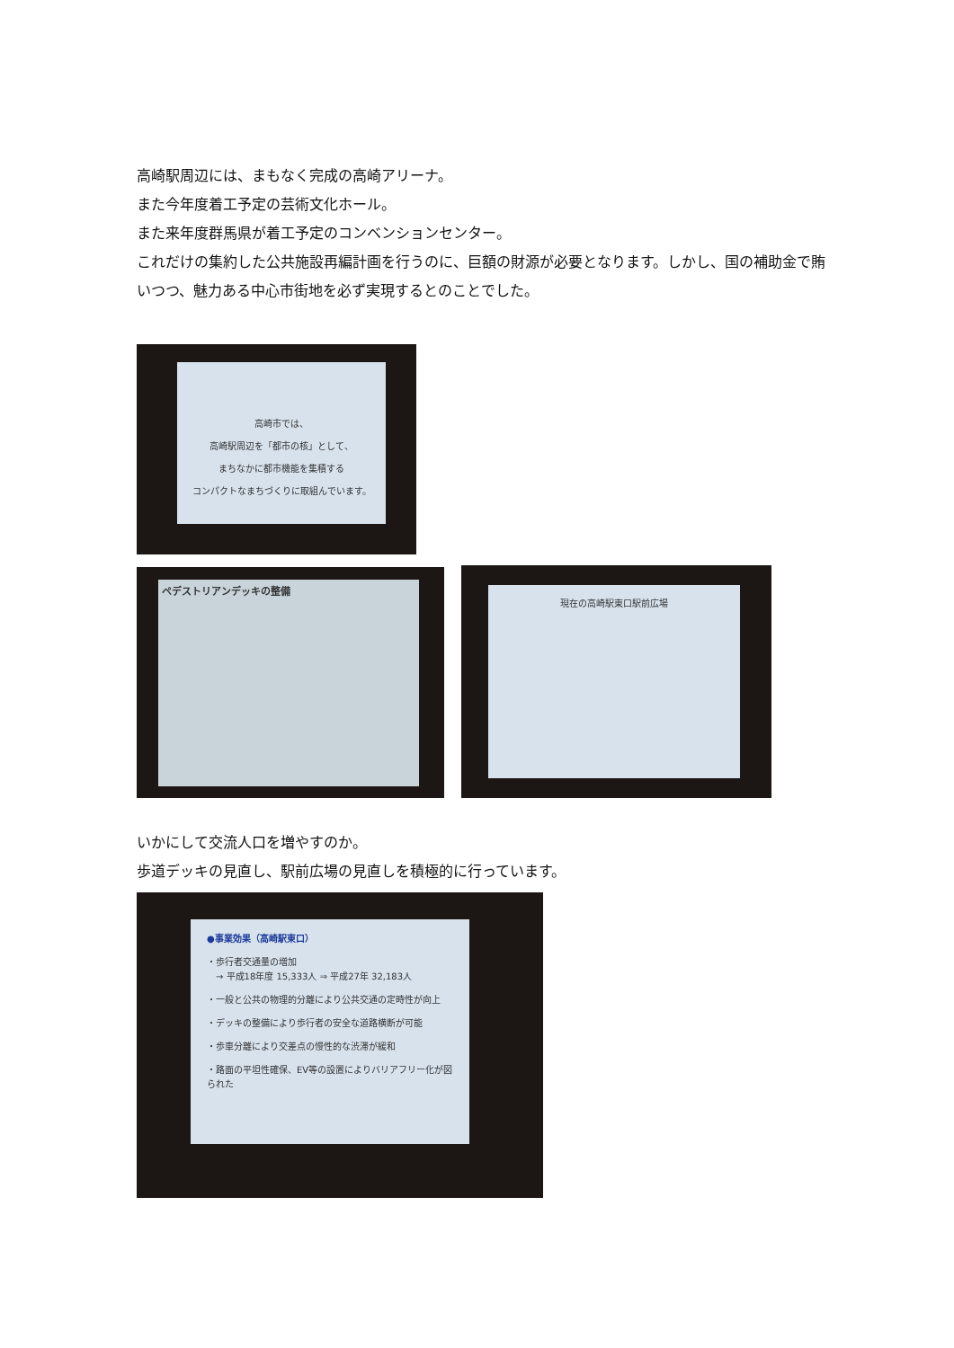高崎駅周辺には、まもなく完成の高崎アリーナ。
また今年度着工予定の芸術文化ホール。
また来年度群馬県が着工予定のコンベンションセンター。
これだけの集約した公共施設再編計画を行うのに、巨額の財源が必要となります。しかし、国の補助金で賄いつつ、魅力ある中心市街地を必ず実現するとのことでした。
高崎市では、
高崎駅周辺を「都市の核」として、
まちなかに都市機能を集積する
コンパクトなまちづくりに取組んでいます。
ペデストリアンデッキの整備 現在の高崎駅東口駅前広場
いかにして交流人口を増やすのか。
歩道デッキの見直し、駅前広場の見直しを積極的に行っています。
●事業効果（高崎駅東口）
・歩行者交通量の増加
　→ 平成18年度 15,333人 ⇒ 平成27年 32,183人
・一般と公共の物理的分離により公共交通の定時性が向上
・デッキの整備により歩行者の安全な道路横断が可能
・歩車分離により交差点の慢性的な渋滞が緩和
・路面の平坦性確保、EV等の設置によりバリアフリー化が図られた